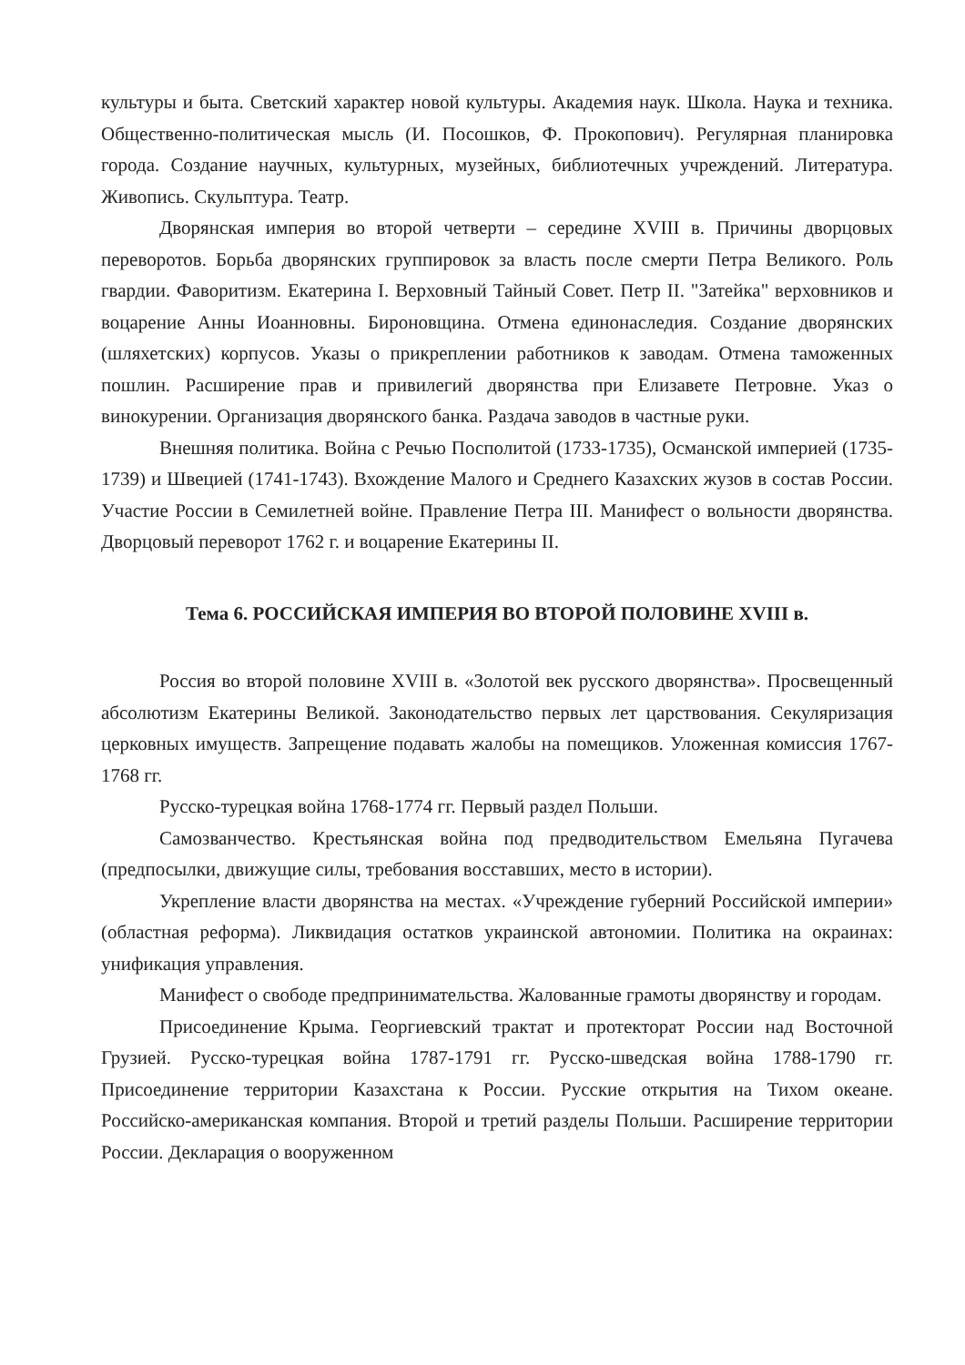культуры и быта. Светский характер новой культуры. Академия наук. Школа. Наука и техника. Общественно-политическая мысль (И. Посошков, Ф. Прокопович). Регулярная планировка города. Создание научных, культурных, музейных, библиотечных учреждений. Литература. Живопись. Скульптура. Театр.
Дворянская империя во второй четверти – середине XVIII в. Причины дворцовых переворотов. Борьба дворянских группировок за власть после смерти Петра Великого. Роль гвардии. Фаворитизм. Екатерина I. Верховный Тайный Совет. Петр II. "Затейка" верховников и воцарение Анны Иоанновны. Бироновщина. Отмена единонаследия. Создание дворянских (шляхетских) корпусов. Указы о прикреплении работников к заводам. Отмена таможенных пошлин. Расширение прав и привилегий дворянства при Елизавете Петровне. Указ о винокурении. Организация дворянского банка. Раздача заводов в частные руки.
Внешняя политика. Война с Речью Посполитой (1733-1735), Османской империей (1735-1739) и Швецией (1741-1743). Вхождение Малого и Среднего Казахских жузов в состав России. Участие России в Семилетней войне. Правление Петра III. Манифест о вольности дворянства. Дворцовый переворот 1762 г. и воцарение Екатерины II.
Тема 6. РОССИЙСКАЯ ИМПЕРИЯ ВО ВТОРОЙ ПОЛОВИНЕ XVIII в.
Россия во второй половине XVIII в. «Золотой век русского дворянства». Просвещенный абсолютизм Екатерины Великой. Законодательство первых лет царствования. Секуляризация церковных имуществ. Запрещение подавать жалобы на помещиков. Уложенная комиссия 1767-1768 гг.
Русско-турецкая война 1768-1774 гг. Первый раздел Польши.
Самозванчество. Крестьянская война под предводительством Емельяна Пугачева (предпосылки, движущие силы, требования восставших, место в истории).
Укрепление власти дворянства на местах. «Учреждение губерний Российской империи» (областная реформа). Ликвидация остатков украинской автономии. Политика на окраинах: унификация управления.
Манифест о свободе предпринимательства. Жалованные грамоты дворянству и городам.
Присоединение Крыма. Георгиевский трактат и протекторат России над Восточной Грузией. Русско-турецкая война 1787-1791 гг. Русско-шведская война 1788-1790 гг. Присоединение территории Казахстана к России. Русские открытия на Тихом океане. Российско-американская компания. Второй и третий разделы Польши. Расширение территории России. Декларация о вооруженном